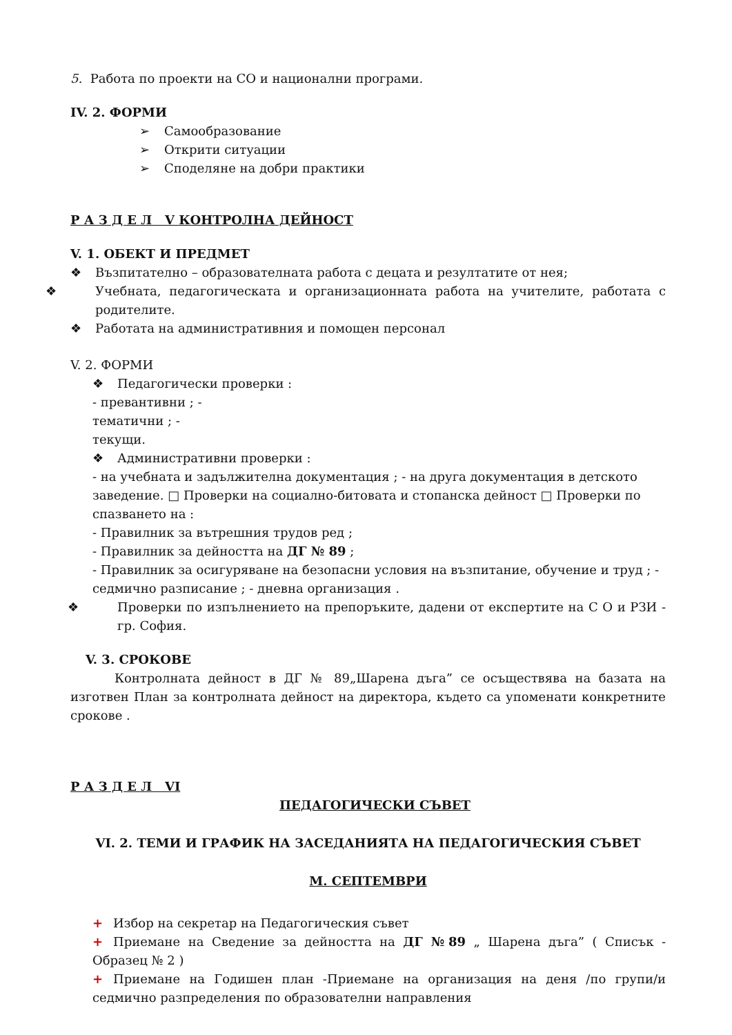5. Работа по проекти на СО и национални програми.
IV. 2. ФОРМИ
➢ Самообразование
➢ Открити ситуации
➢ Споделяне на добри практики
Р А З Д Е Л V КОНТРОЛНА ДЕЙНОСТ
V. 1. ОБЕКТ И ПРЕДМЕТ
❖ Възпитателно – образователната работа с децата и резултатите от нея;
❖ Учебната, педагогическата и организационната работа на учителите, работата с родителите.
❖ Работата на административния и помощен персонал
V. 2. ФОРМИ
❖ Педагогически проверки :
- превантивни ; -
тематични ; -
текущи.
❖ Административни проверки :
- на учебната и задължителна документация ; - на друга документация в детското заведение. □ Проверки на социално-битовата и стопанска дейност □ Проверки по спазването на :
- Правилник за вътрешния трудов ред ;
- Правилник за дейността на ДГ № 89 ;
- Правилник за осигуряване на безопасни условия на възпитание, обучение и труд ; - седмично разписание ; - дневна организация .
❖ Проверки по изпълнението на препоръките, дадени от експертите на С О и РЗИ - гр. София.
V. 3. СРОКОВЕ
Контролната дейност в ДГ № 89„Шарена дъга” се осъществява на базата на изготвен План за контролната дейност на директора, където са упоменати конкретните срокове .
Р А З Д Е Л VI
ПЕДАГОГИЧЕСКИ СЪВЕТ
VI. 2. ТЕМИ И ГРАФИК НА ЗАСЕДАНИЯТА НА ПЕДАГОГИЧЕСКИЯ СЪВЕТ
М. СЕПТЕМВРИ
+ Избор на секретар на Педагогическия съвет
+ Приемане на Сведение за дейността на ДГ №89 „ Шарена дъга” ( Списък - Образец № 2 )
+ Приемане на Годишен план -Приемане на организация на деня /по групи/и седмично разпределения по образователни направления